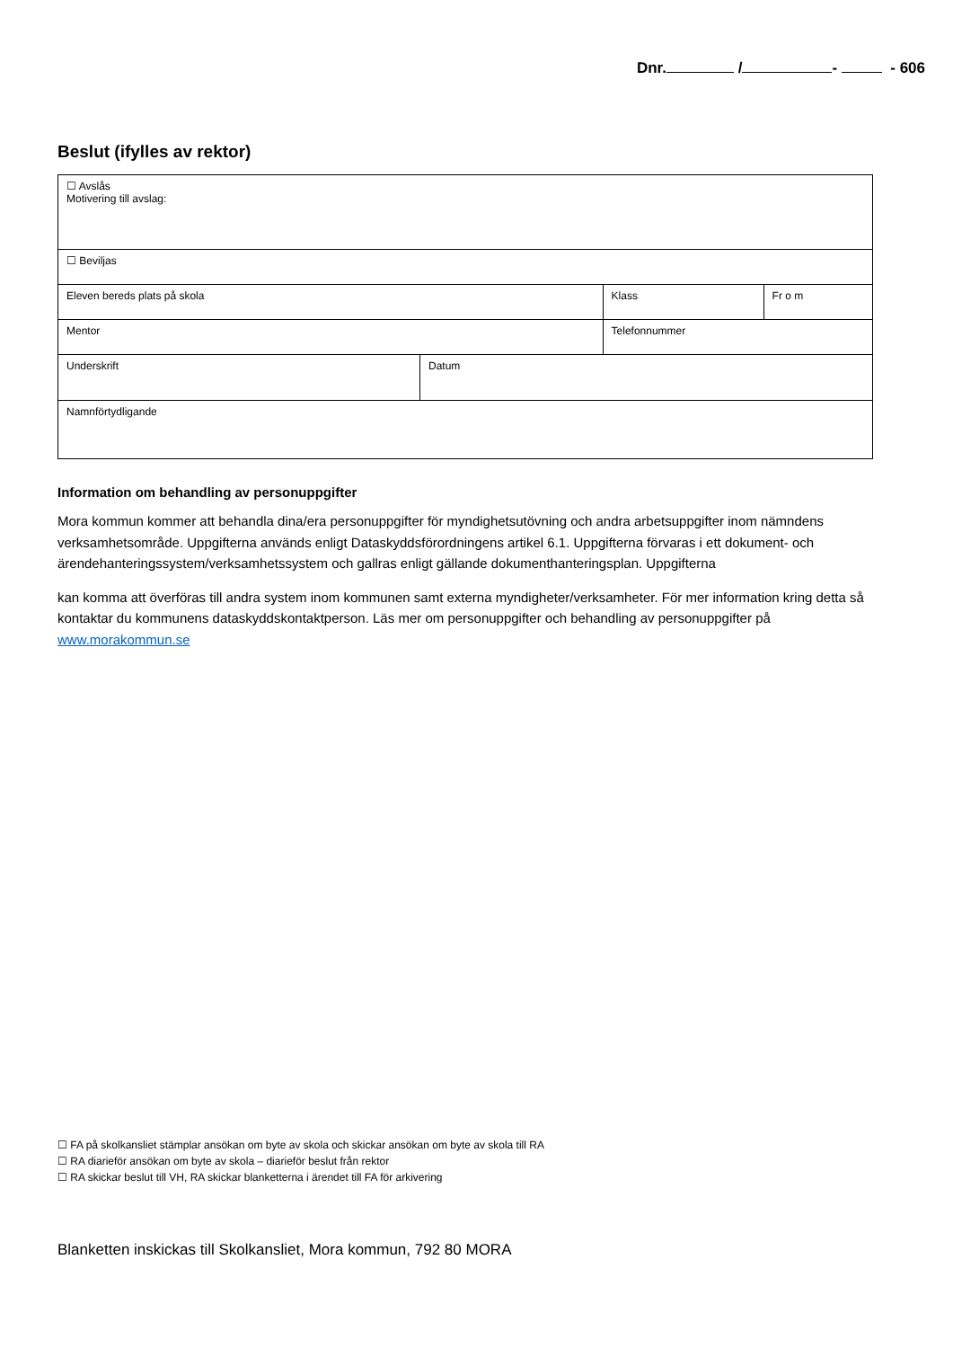Dnr. / - - 606
Beslut (ifylles av rektor)
| ☐ Avslås Motivering till avslag: | | | |
| ☐ Beviljas | | | |
| Eleven bereds plats på skola | | Klass | Fr o m |
| Mentor | | Telefonnummer | |
| Underskrift | Datum | | |
| Namnförtydligande | | | |
Information om behandling av personuppgifter
Mora kommun kommer att behandla dina/era personuppgifter för myndighetsutövning och andra arbetsuppgifter inom nämndens verksamhetsområde. Uppgifterna används enligt Dataskyddsförordningens artikel 6.1. Uppgifterna förvaras i ett dokument- och ärendehanteringssystem/verksamhetssystem och gallras enligt gällande dokumenthanteringsplan. Uppgifterna
kan komma att överföras till andra system inom kommunen samt externa myndigheter/verksamheter. För mer information kring detta så kontaktar du kommunens dataskyddskontaktperson. Läs mer om personuppgifter och behandling av personuppgifter på www.morakommun.se
☐ FA på skolkansliet stämplar ansökan om byte av skola och skickar ansökan om byte av skola till RA
☐ RA diarieför ansökan om byte av skola – diarieför beslut från rektor
☐ RA skickar beslut till VH, RA skickar blanketterna i ärendet till FA för arkivering
Blanketten inskickas till Skolkansliet, Mora kommun, 792 80 MORA